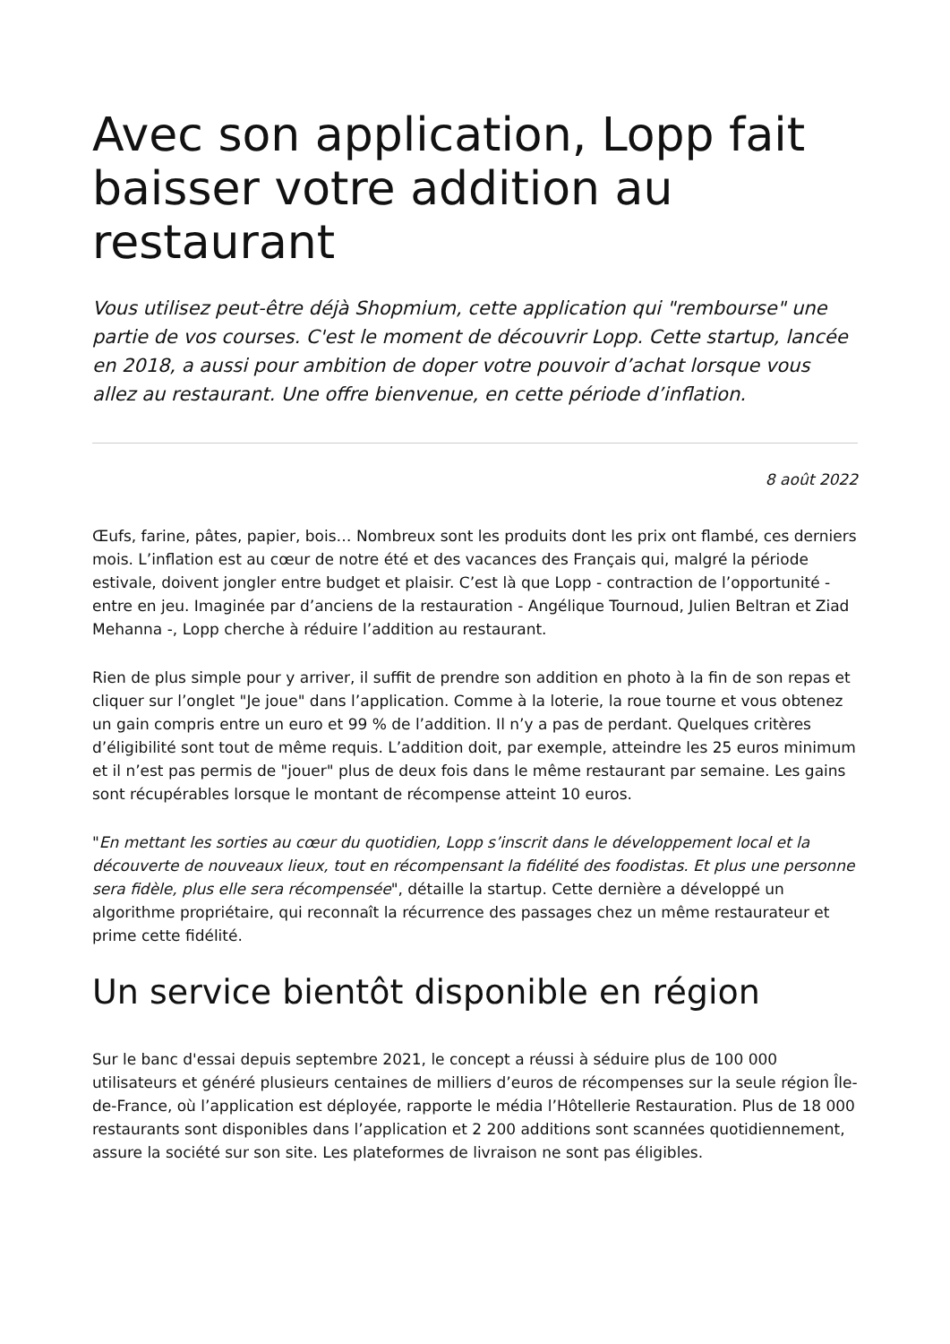Avec son application, Lopp fait baisser votre addition au restaurant
Vous utilisez peut-être déjà Shopmium, cette application qui "rembourse" une partie de vos courses. C'est le moment de découvrir Lopp. Cette startup, lancée en 2018, a aussi pour ambition de doper votre pouvoir d’achat lorsque vous allez au restaurant. Une offre bienvenue, en cette période d’inflation.
8 août 2022
Œufs, farine, pâtes, papier, bois… Nombreux sont les produits dont les prix ont flambé, ces derniers mois. L’inflation est au cœur de notre été et des vacances des Français qui, malgré la période estivale, doivent jongler entre budget et plaisir. C’est là que Lopp - contraction de l’opportunité - entre en jeu. Imaginée par d’anciens de la restauration - Angélique Tournoud, Julien Beltran et Ziad Mehanna -, Lopp cherche à réduire l’addition au restaurant.
Rien de plus simple pour y arriver, il suffit de prendre son addition en photo à la fin de son repas et cliquer sur l’onglet "Je joue" dans l’application. Comme à la loterie, la roue tourne et vous obtenez un gain compris entre un euro et 99 % de l’addition. Il n’y a pas de perdant. Quelques critères d’éligibilité sont tout de même requis. L’addition doit, par exemple, atteindre les 25 euros minimum et il n’est pas permis de "jouer" plus de deux fois dans le même restaurant par semaine. Les gains sont récupérables lorsque le montant de récompense atteint 10 euros.
"En mettant les sorties au cœur du quotidien, Lopp s’inscrit dans le développement local et la découverte de nouveaux lieux, tout en récompensant la fidélité des foodistas. Et plus une personne sera fidèle, plus elle sera récompensée", détaille la startup. Cette dernière a développé un algorithme propriétaire, qui reconnaît la récurrence des passages chez un même restaurateur et prime cette fidélité.
Un service bientôt disponible en région
Sur le banc d'essai depuis septembre 2021, le concept a réussi à séduire plus de 100 000 utilisateurs et généré plusieurs centaines de milliers d’euros de récompenses sur la seule région Île-de-France, où l’application est déployée, rapporte le média l’Hôtellerie Restauration. Plus de 18 000 restaurants sont disponibles dans l’application et 2 200 additions sont scannées quotidiennement, assure la société sur son site. Les plateformes de livraison ne sont pas éligibles.